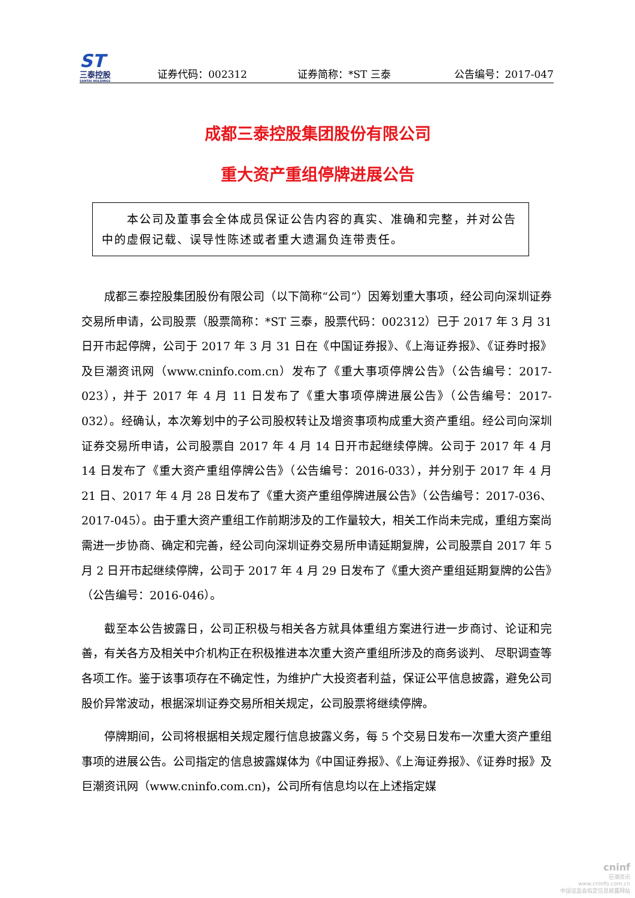ST
三泰控股
SANTAI HOLDINGS
证券代码：002312 证券简称：*ST 三泰 公告编号：2017-047
成都三泰控股集团股份有限公司
重大资产重组停牌进展公告
　　本公司及董事会全体成员保证公告内容的真实、准确和完整，并对公告中的虚假记载、误导性陈述或者重大遗漏负连带责任。
成都三泰控股集团股份有限公司（以下简称“公司”）因筹划重大事项，经公司向深圳证券交易所申请，公司股票（股票简称：*ST 三泰，股票代码：002312）已于 2017 年 3 月 31 日开市起停牌，公司于 2017 年 3 月 31 日在《中国证券报》、《上海证券报》、《证券时报》及巨潮资讯网（www.cninfo.com.cn）发布了《重大事项停牌公告》（公告编号：2017-023），并于 2017 年 4 月 11 日发布了《重大事项停牌进展公告》（公告编号：2017-032）。经确认，本次筹划中的子公司股权转让及增资事项构成重大资产重组。经公司向深圳证券交易所申请，公司股票自 2017 年 4 月 14 日开市起继续停牌。公司于 2017 年 4 月 14 日发布了《重大资产重组停牌公告》（公告编号：2016-033），并分别于 2017 年 4 月 21 日、2017 年 4 月 28 日发布了《重大资产重组停牌进展公告》（公告编号：2017-036、2017-045）。由于重大资产重组工作前期涉及的工作量较大，相关工作尚未完成，重组方案尚需进一步协商、确定和完善，经公司向深圳证券交易所申请延期复牌，公司股票自 2017 年 5 月 2 日开市起继续停牌，公司于 2017 年 4 月 29 日发布了《重大资产重组延期复牌的公告》（公告编号：2016-046）。
截至本公告披露日，公司正积极与相关各方就具体重组方案进行进一步商讨、论证和完善，有关各方及相关中介机构正在积极推进本次重大资产重组所涉及的商务谈判、 尽职调查等各项工作。鉴于该事项存在不确定性，为维护广大投资者利益，保证公平信息披露，避免公司股价异常波动，根据深圳证券交易所相关规定，公司股票将继续停牌。
停牌期间，公司将根据相关规定履行信息披露义务，每 5 个交易日发布一次重大资产重组事项的进展公告。公司指定的信息披露媒体为《中国证券报》、《上海证券报》、《证券时报》及巨潮资讯网（www.cninfo.com.cn)，公司所有信息均以在上述指定媒
cninf
巨潮资讯
www.cninfo.com.cn
中国证监会指定信息披露网站